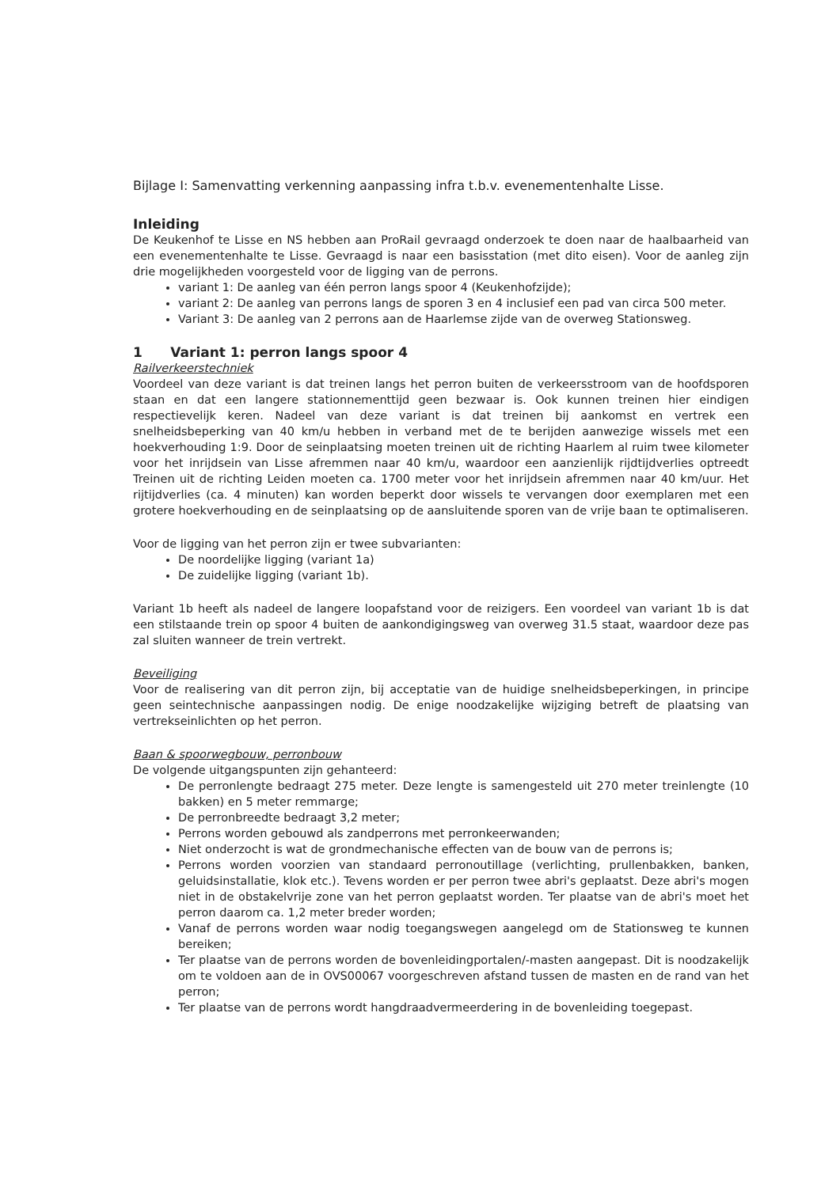Bijlage I: Samenvatting verkenning aanpassing infra t.b.v. evenementenhalte Lisse.
Inleiding
De Keukenhof te Lisse en NS hebben aan ProRail gevraagd onderzoek te doen naar de haalbaarheid van een evenementenhalte te Lisse. Gevraagd is naar een basisstation (met dito eisen). Voor de aanleg zijn drie mogelijkheden voorgesteld voor de ligging van de perrons.
variant 1: De aanleg van één perron langs spoor 4 (Keukenhofzijde);
variant 2: De aanleg van perrons langs de sporen 3 en 4 inclusief een pad van circa 500 meter.
Variant 3: De aanleg van 2 perrons aan de Haarlemse zijde van de overweg Stationsweg.
1 Variant 1: perron langs spoor 4
Railverkeerstechniek
Voordeel van deze variant is dat treinen langs het perron buiten de verkeersstroom van de hoofdsporen staan en dat een langere stationnementtijd geen bezwaar is. Ook kunnen treinen hier eindigen respectievelijk keren. Nadeel van deze variant is dat treinen bij aankomst en vertrek een snelheidsbeperking van 40 km/u hebben in verband met de te berijden aanwezige wissels met een hoekverhouding 1:9. Door de seinplaatsing moeten treinen uit de richting Haarlem al ruim twee kilometer voor het inrijdsein van Lisse afremmen naar 40 km/u, waardoor een aanzienlijk rijdtijdverlies optreedt Treinen uit de richting Leiden moeten ca. 1700 meter voor het inrijdsein afremmen naar 40 km/uur. Het rijtijdverlies (ca. 4 minuten) kan worden beperkt door wissels te vervangen door exemplaren met een grotere hoekverhouding en de seinplaatsing op de aansluitende sporen van de vrije baan te optimaliseren.
Voor de ligging van het perron zijn er twee subvarianten:
De noordelijke ligging (variant 1a)
De zuidelijke ligging (variant 1b).
Variant 1b heeft als nadeel de langere loopafstand voor de reizigers. Een voordeel van variant 1b is dat een stilstaande trein op spoor 4 buiten de aankondigingsweg van overweg 31.5 staat, waardoor deze pas zal sluiten wanneer de trein vertrekt.
Beveiliging
Voor de realisering van dit perron zijn, bij acceptatie van de huidige snelheidsbeperkingen, in principe geen seintechnische aanpassingen nodig. De enige noodzakelijke wijziging betreft de plaatsing van vertrekseinlichten op het perron.
Baan & spoorwegbouw, perronbouw
De volgende uitgangspunten zijn gehanteerd:
De perronlengte bedraagt 275 meter. Deze lengte is samengesteld uit 270 meter treinlengte (10 bakken) en 5 meter remmarge;
De perronbreedte bedraagt 3,2 meter;
Perrons worden gebouwd als zandperrons met perronkeerwanden;
Niet onderzocht is wat de grondmechanische effecten van de bouw van de perrons is;
Perrons worden voorzien van standaard perronoutillage (verlichting, prullenbakken, banken, geluidsinstallatie, klok etc.). Tevens worden er per perron twee abri's geplaatst. Deze abri's mogen niet in de obstakelvrije zone van het perron geplaatst worden. Ter plaatse van de abri's moet het perron daarom ca. 1,2 meter breder worden;
Vanaf de perrons worden waar nodig toegangswegen aangelegd om de Stationsweg te kunnen bereiken;
Ter plaatse van de perrons worden de bovenleidingportalen/-masten aangepast. Dit is noodzakelijk om te voldoen aan de in OVS00067 voorgeschreven afstand tussen de masten en de rand van het perron;
Ter plaatse van de perrons wordt hangdraadvermeerdering in de bovenleiding toegepast.